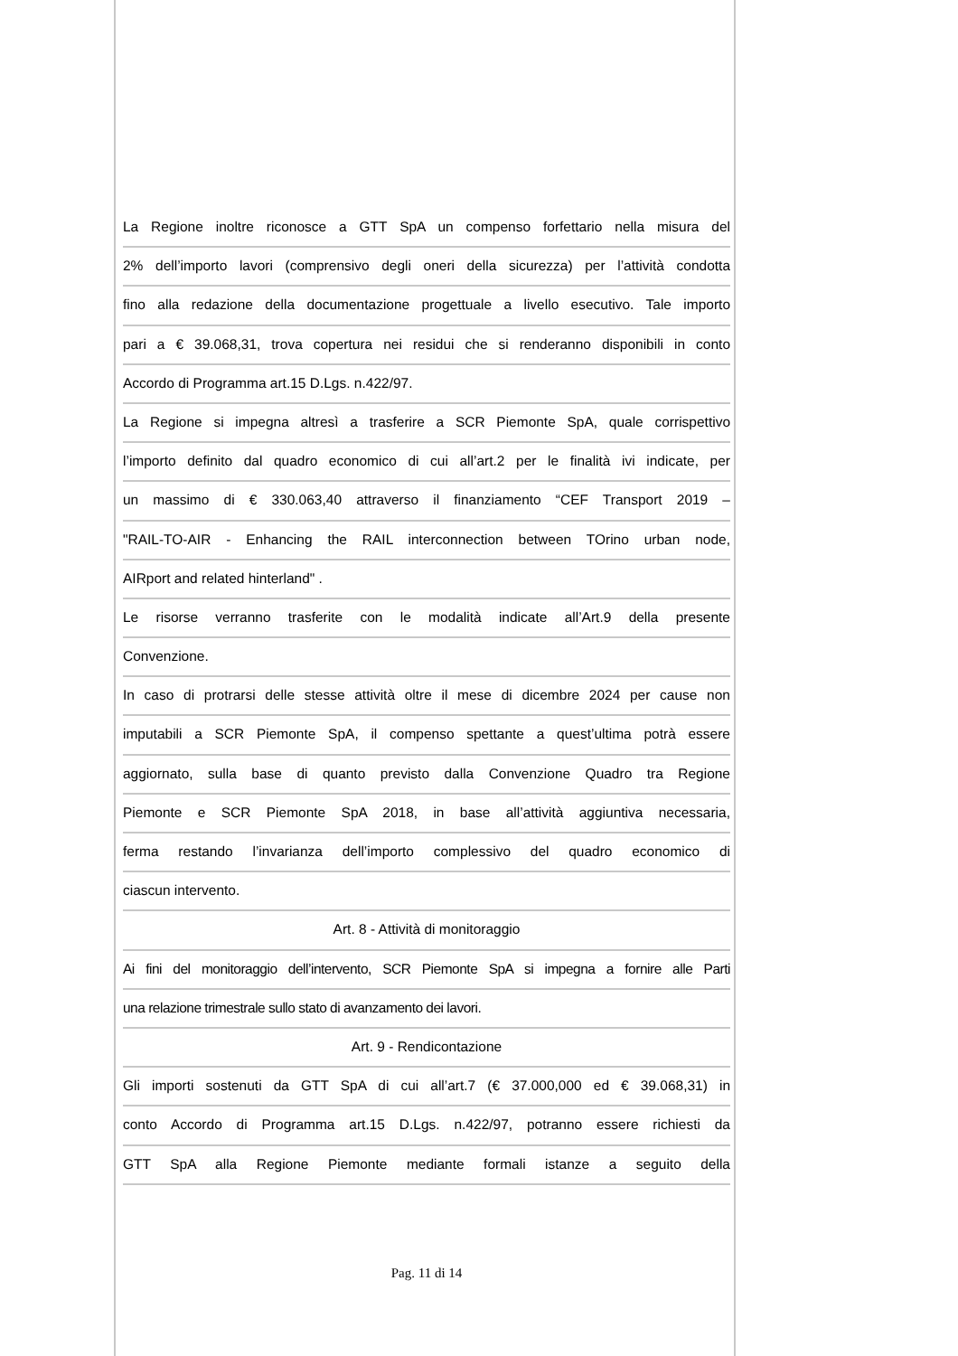La Regione inoltre riconosce a GTT SpA un compenso forfettario nella misura del
2% dell’importo lavori (comprensivo degli oneri della sicurezza) per l’attività condotta
fino alla redazione della documentazione progettuale a livello esecutivo. Tale importo
pari a € 39.068,31, trova copertura nei residui che si renderanno disponibili in conto
Accordo di Programma art.15 D.Lgs. n.422/97.
La Regione si impegna altresì a trasferire a SCR Piemonte SpA, quale corrispettivo
l’importo definito dal quadro economico di cui all’art.2 per le finalità ivi indicate, per
un massimo di € 330.063,40 attraverso il finanziamento “CEF Transport 2019 –
"RAIL-TO-AIR - Enhancing the RAIL interconnection between TOrino urban node,
AIRport and related hinterland" .
Le risorse verranno trasferite con le modalità indicate all’Art.9 della presente
Convenzione.
In caso di protrarsi delle stesse attività oltre il mese di dicembre 2024 per cause non
imputabili a SCR Piemonte SpA, il compenso spettante a quest’ultima potrà essere
aggiornato, sulla base di quanto previsto dalla Convenzione Quadro tra Regione
Piemonte e SCR Piemonte SpA 2018, in base all’attività aggiuntiva necessaria,
ferma restando l’invarianza dell’importo complessivo del quadro economico di
ciascun intervento.
Art. 8 - Attività di monitoraggio
Ai fini del monitoraggio dell’intervento, SCR Piemonte SpA si impegna a fornire alle Parti
una relazione trimestrale sullo stato di avanzamento dei lavori.
Art. 9 - Rendicontazione
Gli importi sostenuti da GTT SpA di cui all’art.7 (€ 37.000,000 ed € 39.068,31) in
conto Accordo di Programma art.15 D.Lgs. n.422/97, potranno essere richiesti da
GTT SpA alla Regione Piemonte mediante formali istanze a seguito della
Pag. 11 di 14